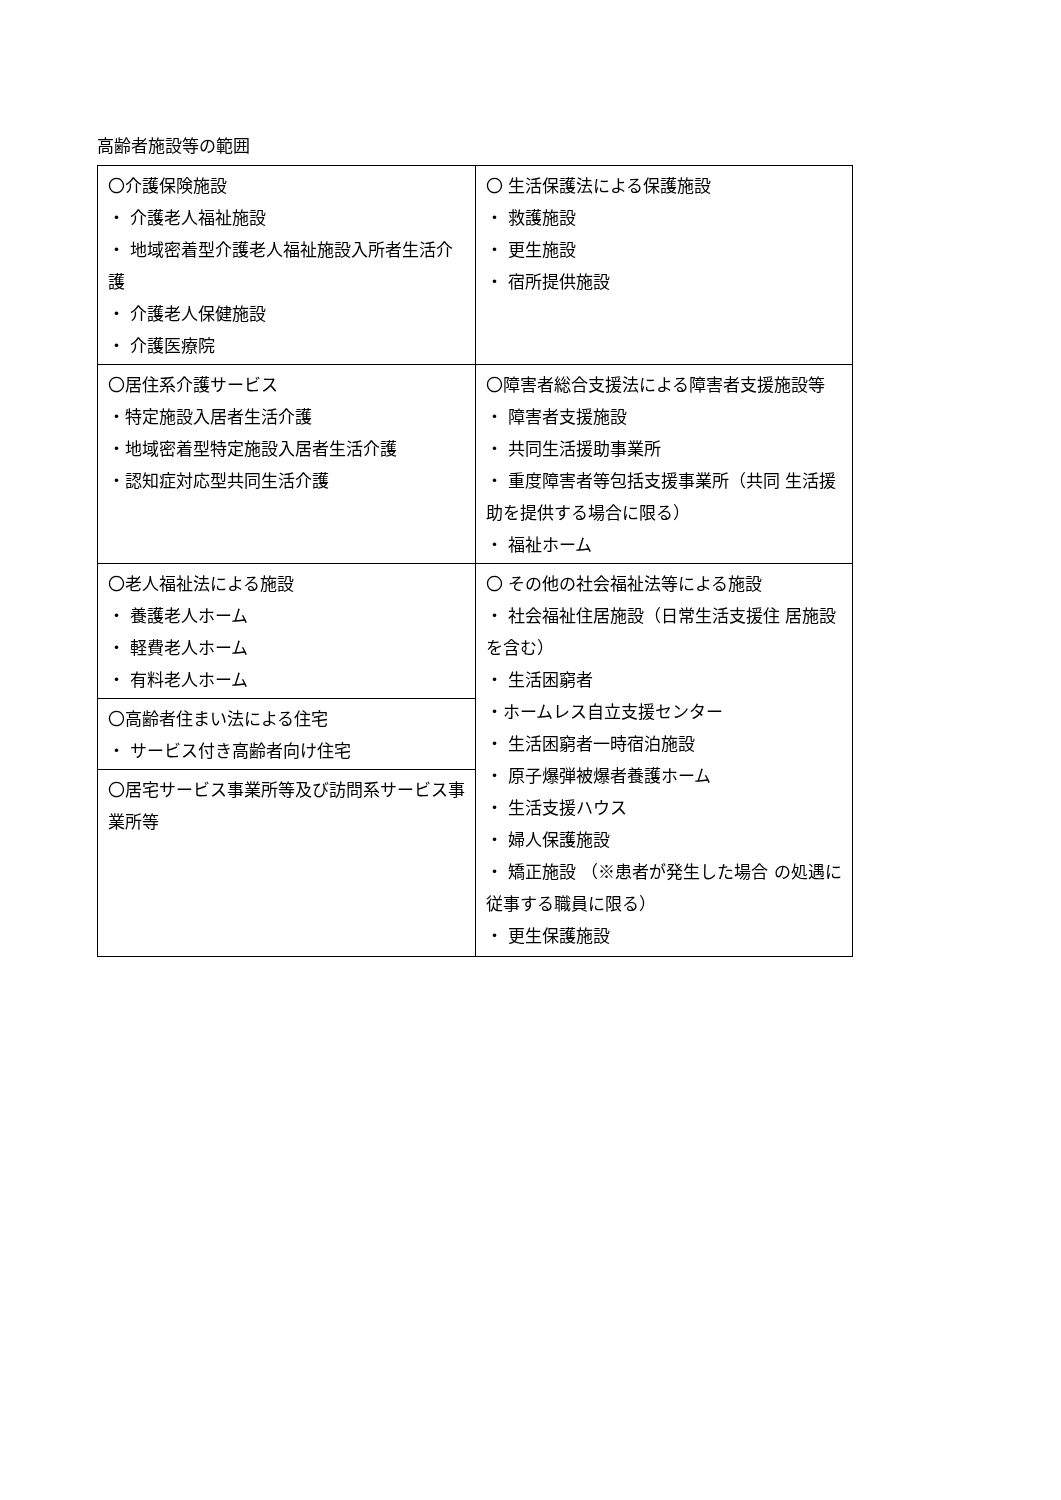高齢者施設等の範囲
| 〇介護保険施設 ・ 介護老人福祉施設 ・ 地域密着型介護老人福祉施設入所者生活介護 ・ 介護老人保健施設 ・ 介護医療院 | 〇 生活保護法による保護施設 ・ 救護施設 ・ 更生施設 ・ 宿所提供施設 |
| 〇居住系介護サービス ・特定施設入居者生活介護 ・地域密着型特定施設入居者生活介護 ・認知症対応型共同生活介護 | 〇障害者総合支援法による障害者支援施設等 ・ 障害者支援施設 ・ 共同生活援助事業所 ・ 重度障害者等包括支援事業所（共同 生活援助を提供する場合に限る） ・ 福祉ホーム |
| 〇老人福祉法による施設 ・ 養護老人ホーム ・ 軽費老人ホーム ・ 有料老人ホーム | 〇 その他の社会福祉法等による施設 ・ 社会福祉住居施設（日常生活支援住 居施設を含む） ・ 生活困窮者 ・ホームレス自立支援センター ・ 生活困窮者一時宿泊施設 ・ 原子爆弾被爆者養護ホーム ・ 生活支援ハウス ・ 婦人保護施設 ・ 矯正施設 （※患者が発生した場合 の処遇に従事する職員に限る） ・ 更生保護施設 |
| 〇高齢者住まい法による住宅 ・ サービス付き高齢者向け住宅 | |
| 〇居宅サービス事業所等及び訪問系サービス事業所等 | |